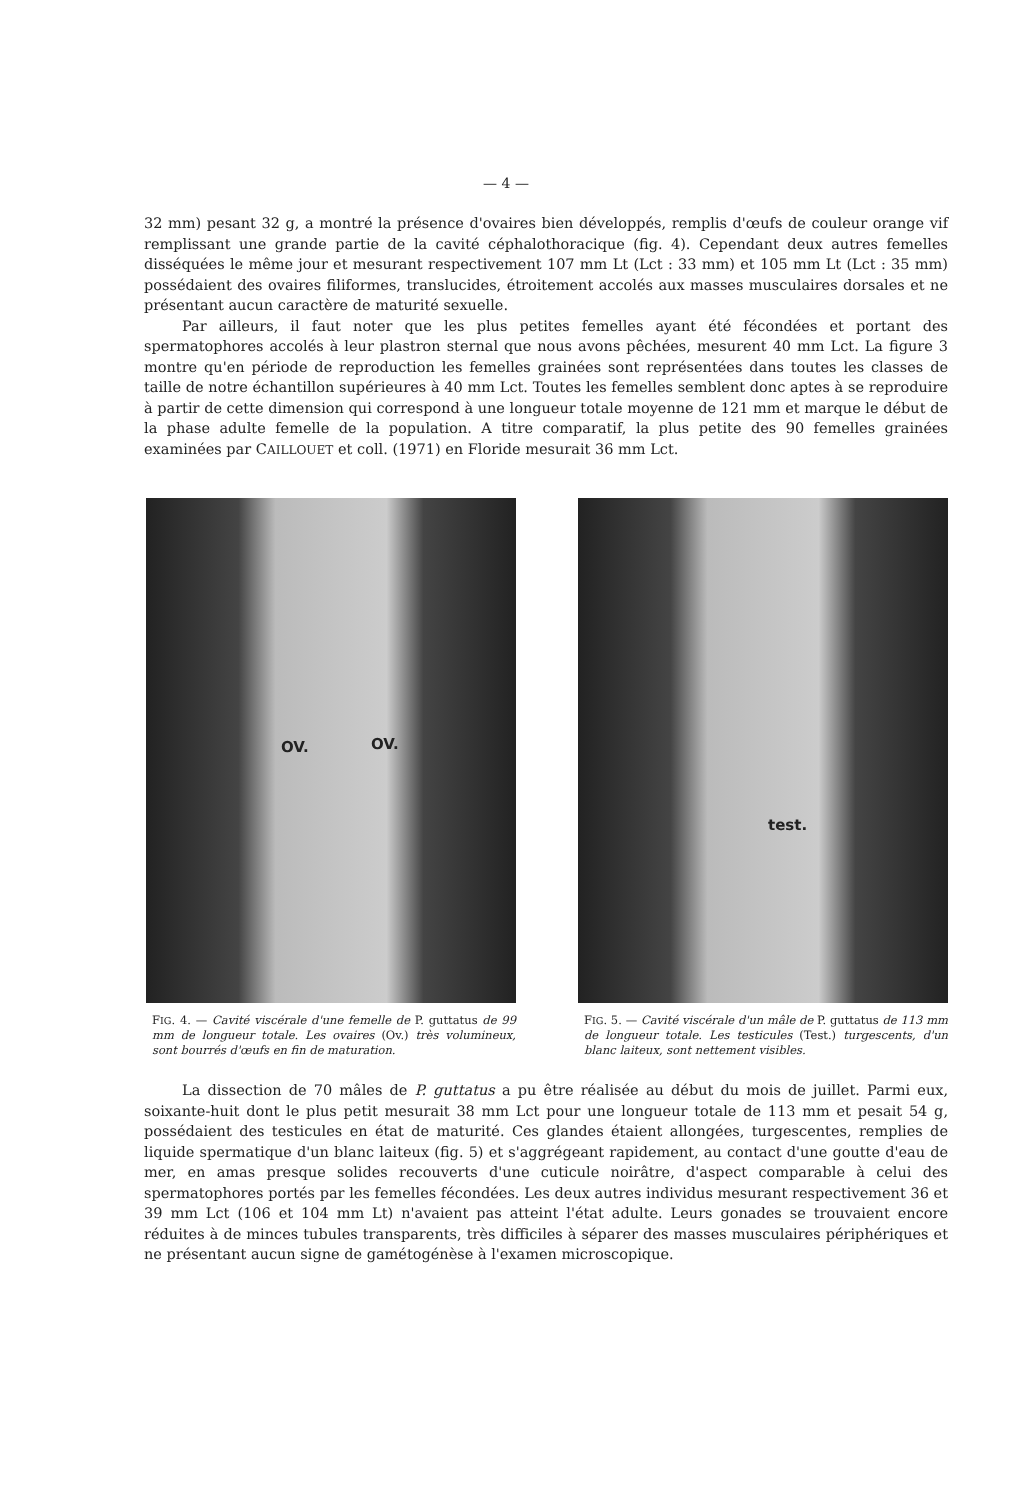— 4 —
32 mm) pesant 32 g, a montré la présence d'ovaires bien développés, remplis d'œufs de couleur orange vif remplissant une grande partie de la cavité céphalothoracique (fig. 4). Cependant deux autres femelles disséquées le même jour et mesurant respectivement 107 mm Lt (Lct : 33 mm) et 105 mm Lt (Lct : 35 mm) possédaient des ovaires filiformes, translucides, étroitement accolés aux masses musculaires dorsales et ne présentant aucun caractère de maturité sexuelle.
Par ailleurs, il faut noter que les plus petites femelles ayant été fécondées et portant des spermatophores accolés à leur plastron sternal que nous avons pêchées, mesurent 40 mm Lct. La figure 3 montre qu'en période de reproduction les femelles grainées sont représentées dans toutes les classes de taille de notre échantillon supérieures à 40 mm Lct. Toutes les femelles semblent donc aptes à se reproduire à partir de cette dimension qui correspond à une longueur totale moyenne de 121 mm et marque le début de la phase adulte femelle de la population. A titre comparatif, la plus petite des 90 femelles grainées examinées par CAILLOUET et coll. (1971) en Floride mesurait 36 mm Lct.
OV. OV.
FIG. 4. — Cavité viscérale d'une femelle de P. guttatus de 99 mm de longueur totale. Les ovaires (Ov.) très volumineux, sont bourrés d'œufs en fin de maturation.
test.
FIG. 5. — Cavité viscérale d'un mâle de P. guttatus de 113 mm de longueur totale. Les testicules (Test.) turgescents, d'un blanc laiteux, sont nettement visibles.
La dissection de 70 mâles de P. guttatus a pu être réalisée au début du mois de juillet. Parmi eux, soixante-huit dont le plus petit mesurait 38 mm Lct pour une longueur totale de 113 mm et pesait 54 g, possédaient des testicules en état de maturité. Ces glandes étaient allongées, turgescentes, remplies de liquide spermatique d'un blanc laiteux (fig. 5) et s'aggrégeant rapidement, au contact d'une goutte d'eau de mer, en amas presque solides recouverts d'une cuticule noirâtre, d'aspect comparable à celui des spermatophores portés par les femelles fécondées. Les deux autres individus mesurant respectivement 36 et 39 mm Lct (106 et 104 mm Lt) n'avaient pas atteint l'état adulte. Leurs gonades se trouvaient encore réduites à de minces tubules transparents, très difficiles à séparer des masses musculaires périphériques et ne présentant aucun signe de gamétogénèse à l'examen microscopique.